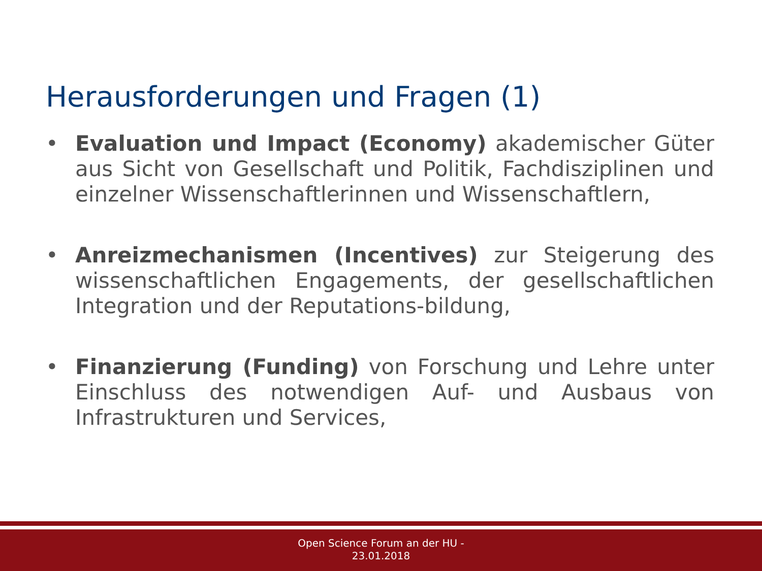Herausforderungen und Fragen (1)
• Evaluation und Impact (Economy) akademischer Güter aus Sicht von Gesellschaft und Politik, Fachdisziplinen und einzelner Wissenschaftlerinnen und Wissenschaftlern,
• Anreizmechanismen (Incentives) zur Steigerung des wissenschaftlichen Engagements, der gesellschaftlichen Integration und der Reputations-bildung,
• Finanzierung (Funding) von Forschung und Lehre unter Einschluss des notwendigen Auf- und Ausbaus von Infrastrukturen und Services,
Open Science Forum an der HU -
23.01.2018